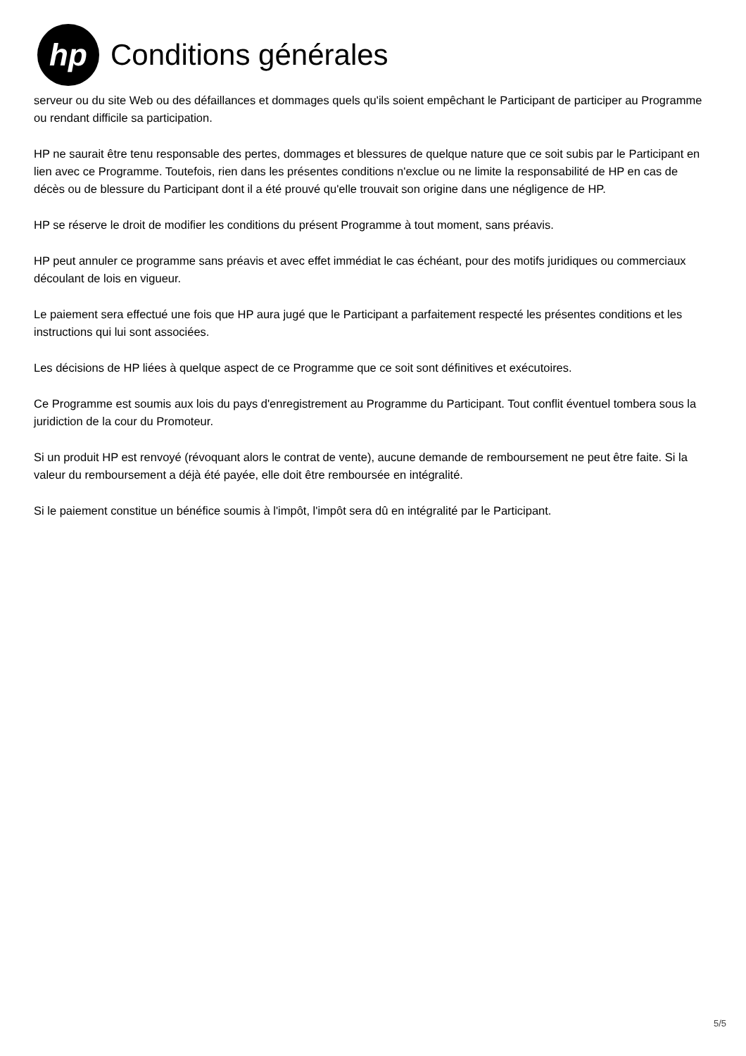hp
Conditions générales
serveur ou du site Web ou des défaillances et dommages quels qu'ils soient empêchant le Participant de participer au Programme ou rendant difficile sa participation.
HP ne saurait être tenu responsable des pertes, dommages et blessures de quelque nature que ce soit subis par le Participant en lien avec ce Programme. Toutefois, rien dans les présentes conditions n'exclue ou ne limite la responsabilité de HP en cas de décès ou de blessure du Participant dont il a été prouvé qu'elle trouvait son origine dans une négligence de HP.
HP se réserve le droit de modifier les conditions du présent Programme à tout moment, sans préavis.
HP peut annuler ce programme sans préavis et avec effet immédiat le cas échéant, pour des motifs juridiques ou commerciaux découlant de lois en vigueur.
Le paiement sera effectué une fois que HP aura jugé que le Participant a parfaitement respecté les présentes conditions et les instructions qui lui sont associées.
Les décisions de HP liées à quelque aspect de ce Programme que ce soit sont définitives et exécutoires.
Ce Programme est soumis aux lois du pays d'enregistrement au Programme du Participant. Tout conflit éventuel tombera sous la juridiction de la cour du Promoteur.
Si un produit HP est renvoyé (révoquant alors le contrat de vente), aucune demande de remboursement ne peut être faite. Si la valeur du remboursement a déjà été payée, elle doit être remboursée en intégralité.
Si le paiement constitue un bénéfice soumis à l'impôt, l'impôt sera dû en intégralité par le Participant.
5/5